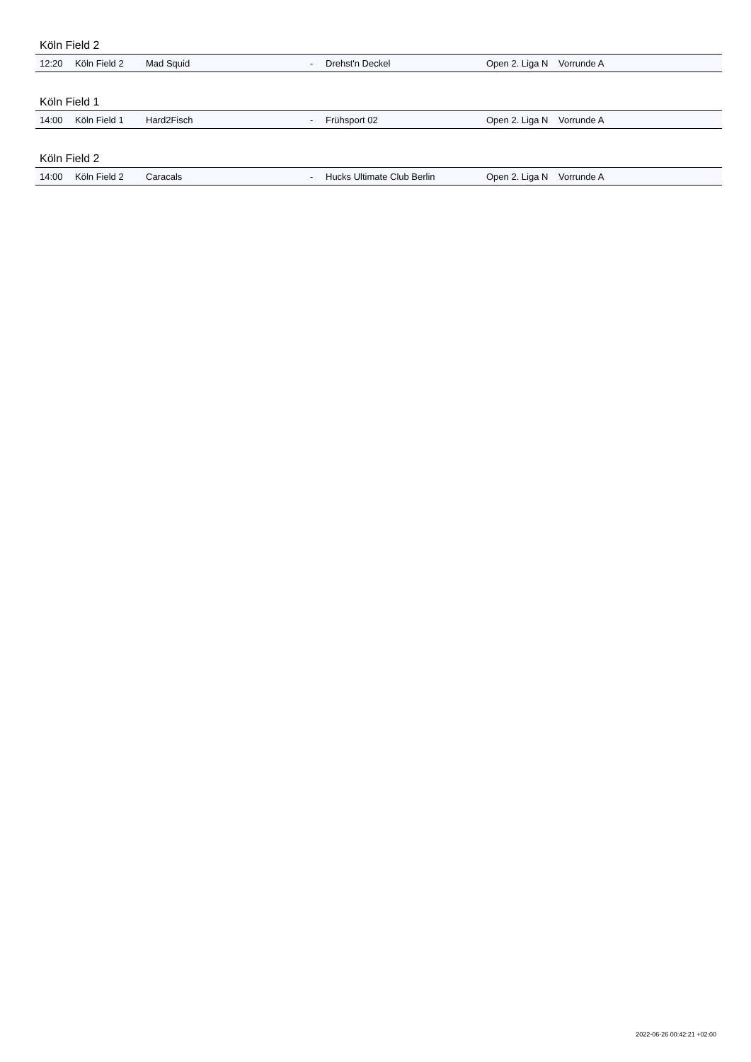Köln Field 2
| 12:20 | Köln Field 2 | Mad Squid | - | Drehst'n Deckel | Open 2. Liga N | Vorrunde A | |
Köln Field 1
| 14:00 | Köln Field 1 | Hard2Fisch | - | Frühsport 02 | Open 2. Liga N | Vorrunde A | |
Köln Field 2
| 14:00 | Köln Field 2 | Caracals | - | Hucks Ultimate Club Berlin | Open 2. Liga N | Vorrunde A | |
2022-06-26 00:42:21 +02:00